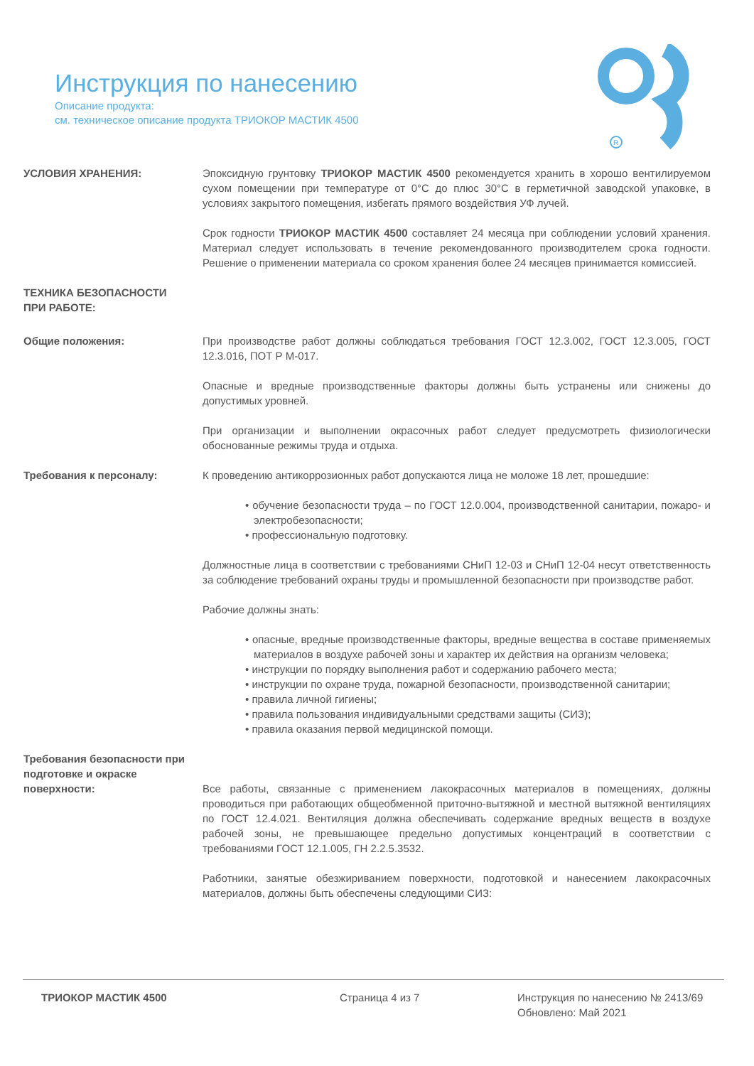Инструкция по нанесению
Описание продукта:
см. техническое описание продукта ТРИОКОР МАСТИК 4500
R
УСЛОВИЯ ХРАНЕНИЯ: Эпоксидную грунтовку ТРИОКОР МАСТИК 4500 рекомендуется хранить в хорошо вентилируемом сухом помещении при температуре от 0°C до плюс 30°C в герметичной заводской упаковке, в условиях закрытого помещения, избегать прямого воздействия УФ лучей.
Срок годности ТРИОКОР МАСТИК 4500 составляет 24 месяца при соблюдении условий хранения. Материал следует использовать в течение рекомендованного производителем срока годности. Решение о применении материала со сроком хранения более 24 месяцев принимается комиссией.
ТЕХНИКА БЕЗОПАСНОСТИ
ПРИ РАБОТЕ:
Общие положения: При производстве работ должны соблюдаться требования ГОСТ 12.3.002, ГОСТ 12.3.005, ГОСТ 12.3.016, ПОТ Р М-017.
Опасные и вредные производственные факторы должны быть устранены или снижены до допустимых уровней.
При организации и выполнении окрасочных работ следует предусмотреть физиологически обоснованные режимы труда и отдыха.
Требования к персоналу: К проведению антикоррозионных работ допускаются лица не моложе 18 лет, прошедшие:
• обучение безопасности труда – по ГОСТ 12.0.004, производственной санитарии, пожаро- и электробезопасности;
• профессиональную подготовку.
Должностные лица в соответствии с требованиями СНиП 12-03 и СНиП 12-04 несут ответственность за соблюдение требований охраны труды и промышленной безопасности при производстве работ.
Рабочие должны знать:
• опасные, вредные производственные факторы, вредные вещества в составе применяемых материалов в воздухе рабочей зоны и характер их действия на организм человека;
• инструкции по порядку выполнения работ и содержанию рабочего места;
• инструкции по охране труда, пожарной безопасности, производственной санитарии;
• правила личной гигиены;
• правила пользования индивидуальными средствами защиты (СИЗ);
• правила оказания первой медицинской помощи.
Требования безопасности при подготовке и окраске поверхности:
Все работы, связанные с применением лакокрасочных материалов в помещениях, должны проводиться при работающих общеобменной приточно-вытяжной и местной вытяжной вентиляциях по ГОСТ 12.4.021. Вентиляция должна обеспечивать содержание вредных веществ в воздухе рабочей зоны, не превышающее предельно допустимых концентраций в соответствии с требованиями ГОСТ 12.1.005, ГН 2.2.5.3532.
Работники, занятые обезжириванием поверхности, подготовкой и нанесением лакокрасочных материалов, должны быть обеспечены следующими СИЗ:
ТРИОКОР МАСТИК 4500 Страница 4 из 7 Инструкция по нанесению № 2413/69
Обновлено: Май 2021